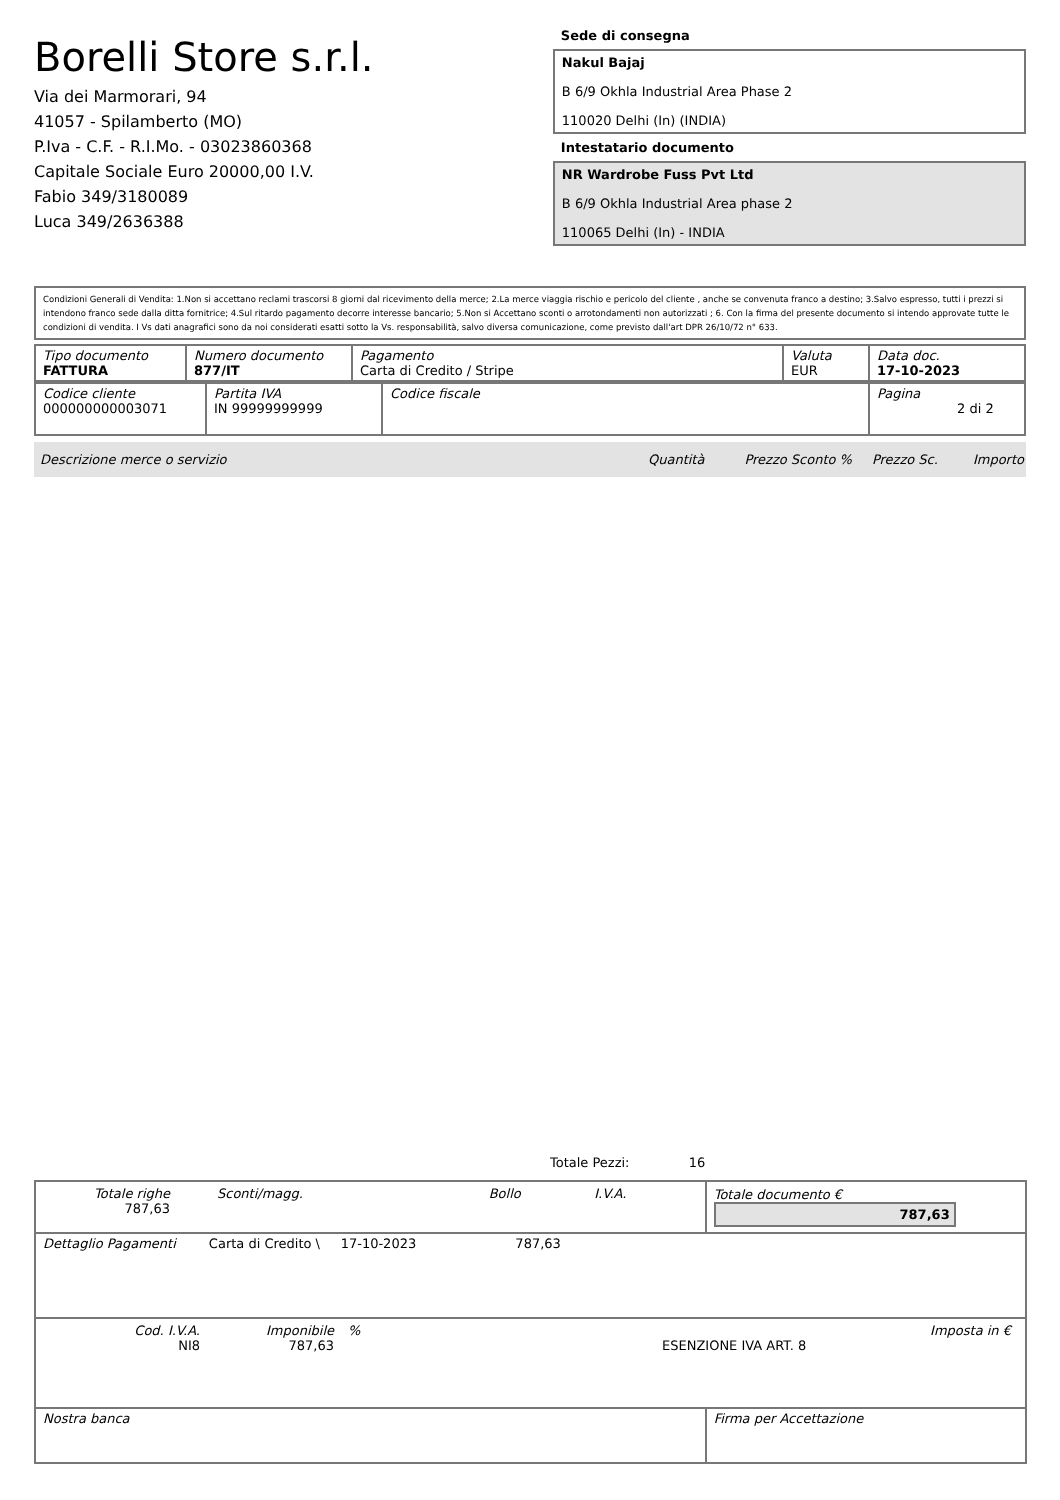Borelli Store s.r.l.
Via dei Marmorari, 94
41057 - Spilamberto (MO)
P.Iva - C.F. - R.I.Mo. - 03023860368
Capitale Sociale Euro 20000,00 I.V.
Fabio 349/3180089
Luca 349/2636388
Sede di consegna
Nakul Bajaj
B 6/9 Okhla Industrial Area Phase 2
110020 Delhi (In) (INDIA)
Intestatario documento
NR Wardrobe Fuss Pvt Ltd
B 6/9 Okhla Industrial Area phase 2
110065 Delhi (In) - INDIA
Condizioni Generali di Vendita: 1.Non si accettano reclami trascorsi 8 giorni dal ricevimento della merce; 2.La merce viaggia rischio e pericolo del cliente , anche se convenuta franco a destino; 3.Salvo espresso, tutti i prezzi si intendono franco sede dalla ditta fornitrice; 4.Sul ritardo pagamento decorre interesse bancario; 5.Non si Accettano sconti o arrotondamenti non autorizzati ; 6. Con la firma del presente documento si intendo approvate tutte le condizioni di vendita. I Vs dati anagrafici sono da noi considerati esatti sotto la Vs. responsabilità, salvo diversa comunicazione, come previsto dall'art DPR 26/10/72 n° 633.
| Tipo documento FATTURA | Numero documento 877/IT | Pagamento Carta di Credito / Stripe | Valuta EUR | Data doc. 17-10-2023 |
| Codice cliente 000000000003071 | Partita IVA IN 99999999999 | Codice fiscale | Pagina 2 di 2 |
Descrizione merce o servizio Quantità Prezzo Sconto % Prezzo Sc. Importo
Totale Pezzi: 16
| / Totale righe 787,63 / Sconti/magg. / Bollo / I.V.A. / | Totale documento € 787,63 |
| Dettaglio Pagamenti Carta di Credito \ 17-10-2023 787,63 | |
| / Cod. I.V.A. NI8 / Imponibile 787,63 / % / ESENZIONE IVA ART. 8 / Imposta in € / | |
| Nostra banca | Firma per Accettazione |